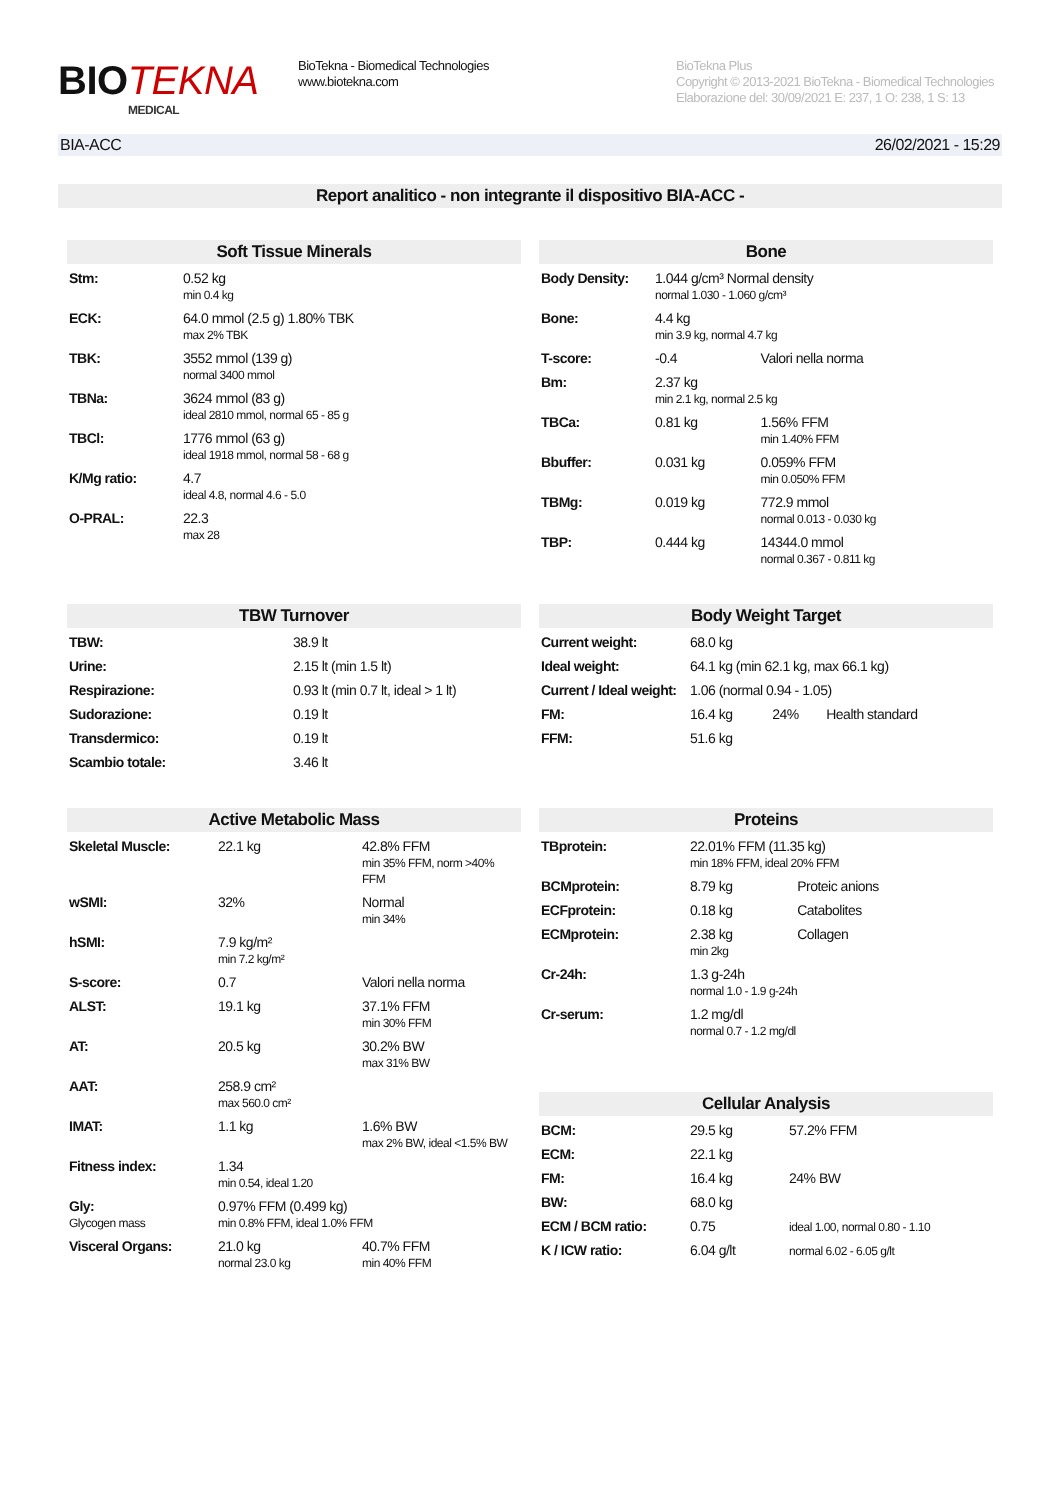BIOTEKNA
MEDICAL
BioTekna - Biomedical Technologies
www.biotekna.com
BioTekna Plus
Copyright © 2013-2021 BioTekna - Biomedical Technologies
Elaborazione del: 30/09/2021 E: 237, 1 O: 238, 1 S: 13
BIA-ACC 26/02/2021 - 15:29
Report analitico - non integrante il dispositivo BIA-ACC -
Soft Tissue Minerals
| Stm: | 0.52 kg min 0.4 kg |
| ECK: | 64.0 mmol (2.5 g) 1.80% TBK max 2% TBK |
| TBK: | 3552 mmol (139 g) normal 3400 mmol |
| TBNa: | 3624 mmol (83 g) ideal 2810 mmol, normal 65 - 85 g |
| TBCl: | 1776 mmol (63 g) ideal 1918 mmol, normal 58 - 68 g |
| K/Mg ratio: | 4.7 ideal 4.8, normal 4.6 - 5.0 |
| O-PRAL: | 22.3 max 28 |
Bone
| Body Density: | 1.044 g/cm³ Normal density normal 1.030 - 1.060 g/cm³ | |
| Bone: | 4.4 kg min 3.9 kg, normal 4.7 kg | |
| T-score: | -0.4 | Valori nella norma |
| Bm: | 2.37 kg min 2.1 kg, normal 2.5 kg | |
| TBCa: | 0.81 kg | 1.56% FFM min 1.40% FFM |
| Bbuffer: | 0.031 kg | 0.059% FFM min 0.050% FFM |
| TBMg: | 0.019 kg | 772.9 mmol normal 0.013 - 0.030 kg |
| TBP: | 0.444 kg | 14344.0 mmol normal 0.367 - 0.811 kg |
TBW Turnover
| TBW: | 38.9 lt |
| Urine: | 2.15 lt (min 1.5 lt) |
| Respirazione: | 0.93 lt (min 0.7 lt, ideal > 1 lt) |
| Sudorazione: | 0.19 lt |
| Transdermico: | 0.19 lt |
| Scambio totale: | 3.46 lt |
Body Weight Target
| Current weight: | 68.0 kg | | |
| Ideal weight: | 64.1 kg (min 62.1 kg, max 66.1 kg) | | |
| Current / Ideal weight: | 1.06 (normal 0.94 - 1.05) | | |
| FM: | 16.4 kg | 24% | Health standard |
| FFM: | 51.6 kg | | |
Active Metabolic Mass
| Skeletal Muscle: | 22.1 kg | 42.8% FFM min 35% FFM, norm >40% FFM |
| wSMI: | 32% | Normal min 34% |
| hSMI: | 7.9 kg/m² min 7.2 kg/m² | |
| S-score: | 0.7 | Valori nella norma |
| ALST: | 19.1 kg | 37.1% FFM min 30% FFM |
| AT: | 20.5 kg | 30.2% BW max 31% BW |
| AAT: | 258.9 cm² max 560.0 cm² | |
| IMAT: | 1.1 kg | 1.6% BW max 2% BW, ideal <1.5% BW |
| Fitness index: | 1.34 min 0.54, ideal 1.20 | |
| Gly: Glycogen mass | 0.97% FFM (0.499 kg) min 0.8% FFM, ideal 1.0% FFM | |
| Visceral Organs: | 21.0 kg normal 23.0 kg | 40.7% FFM min 40% FFM |
Proteins
| TBprotein: | 22.01% FFM (11.35 kg) min 18% FFM, ideal 20% FFM | |
| BCMprotein: | 8.79 kg | Proteic anions |
| ECFprotein: | 0.18 kg | Catabolites |
| ECMprotein: | 2.38 kg min 2kg | Collagen |
| Cr-24h: | 1.3 g-24h normal 1.0 - 1.9 g-24h | |
| Cr-serum: | 1.2 mg/dl normal 0.7 - 1.2 mg/dl | |
Cellular Analysis
| BCM: | 29.5 kg | 57.2% FFM |
| ECM: | 22.1 kg | |
| FM: | 16.4 kg | 24% BW |
| BW: | 68.0 kg | |
| ECM / BCM ratio: | 0.75 | ideal 1.00, normal 0.80 - 1.10 |
| K / ICW ratio: | 6.04 g/lt | normal 6.02 - 6.05 g/lt |